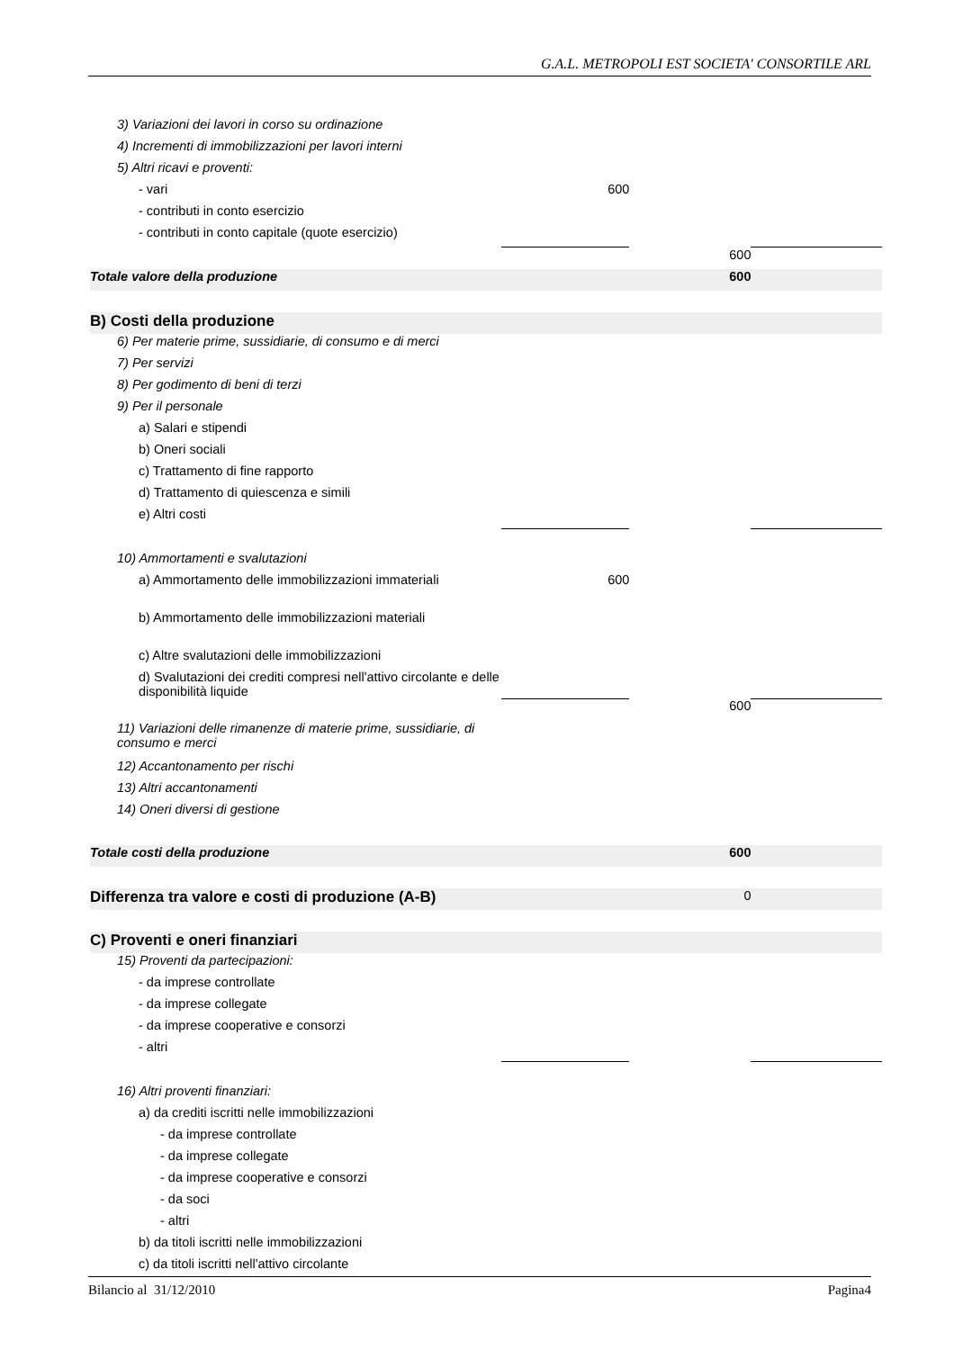G.A.L. METROPOLI EST SOCIETA' CONSORTILE ARL
| 3) Variazioni dei lavori in corso su ordinazione | | | |
| 4) Incrementi di immobilizzazioni per lavori interni | | | |
| 5) Altri ricavi e proventi: | | | |
| - vari | 600 | | |
| - contributi in conto esercizio | | | |
| - contributi in conto capitale (quote esercizio) | | | |
| | | 600 | |
| Totale valore della produzione | | 600 | |
| B) Costi della produzione | | | |
| 6) Per materie prime, sussidiarie, di consumo e di merci | | | |
| 7) Per servizi | | | |
| 8) Per godimento di beni di terzi | | | |
| 9) Per il personale | | | |
| a) Salari e stipendi | | | |
| b) Oneri sociali | | | |
| c) Trattamento di fine rapporto | | | |
| d) Trattamento di quiescenza e simili | | | |
| e) Altri costi | | | |
| 10) Ammortamenti e svalutazioni | | | |
| a) Ammortamento delle immobilizzazioni immateriali | 600 | | |
| b) Ammortamento delle immobilizzazioni materiali | | | |
| c) Altre svalutazioni delle immobilizzazioni | | | |
| d) Svalutazioni dei crediti compresi nell'attivo circolante e delle disponibilità liquide | | | |
| | | 600 | |
| 11) Variazioni delle rimanenze di materie prime, sussidiarie, di consumo e merci | | | |
| 12) Accantonamento per rischi | | | |
| 13) Altri accantonamenti | | | |
| 14) Oneri diversi di gestione | | | |
| Totale costi della produzione | | 600 | |
| Differenza tra valore e costi di produzione (A-B) | | 0 | |
| C) Proventi e oneri finanziari | | | |
| 15) Proventi da partecipazioni: | | | |
| - da imprese controllate | | | |
| - da imprese collegate | | | |
| - da imprese cooperative e consorzi | | | |
| - altri | | | |
| 16) Altri proventi finanziari: | | | |
| a) da crediti iscritti nelle immobilizzazioni | | | |
| - da imprese controllate | | | |
| - da imprese collegate | | | |
| - da imprese cooperative e consorzi | | | |
| - da soci | | | |
| - altri | | | |
| b) da titoli iscritti nelle immobilizzazioni | | | |
| c) da titoli iscritti nell'attivo circolante | | | |
Bilancio al 31/12/2010 Pagina4